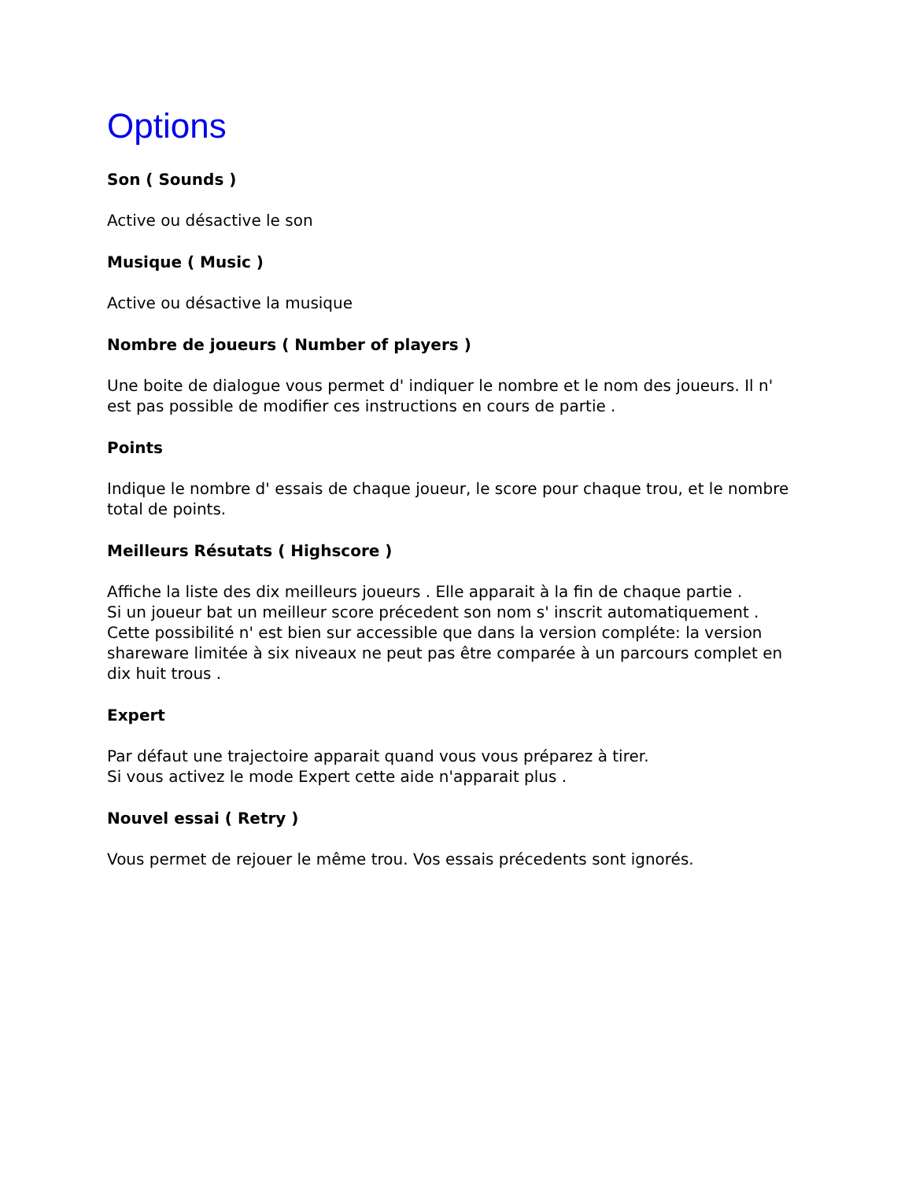Options
Son ( Sounds )
Active ou désactive le son
Musique ( Music )
Active ou désactive la musique
Nombre de joueurs ( Number of players )
Une boite de dialogue vous permet d' indiquer le nombre et le nom des joueurs. Il n' est pas possible de modifier ces instructions en cours de partie .
Points
Indique le nombre d' essais de chaque joueur, le score pour chaque trou, et le nombre total de points.
Meilleurs Résutats ( Highscore )
Affiche la liste des dix meilleurs joueurs . Elle apparait à la fin de chaque partie .
Si un joueur bat un meilleur score précedent son nom s' inscrit automatiquement .
Cette possibilité n' est bien sur accessible que dans la version compléte: la version shareware limitée à six niveaux ne peut pas être comparée à un parcours complet en dix huit trous .
Expert
Par défaut une trajectoire apparait quand vous vous préparez à tirer.
Si vous activez le mode Expert cette aide n'apparait plus .
Nouvel essai ( Retry )
Vous permet de rejouer le même trou. Vos essais précedents sont ignorés.